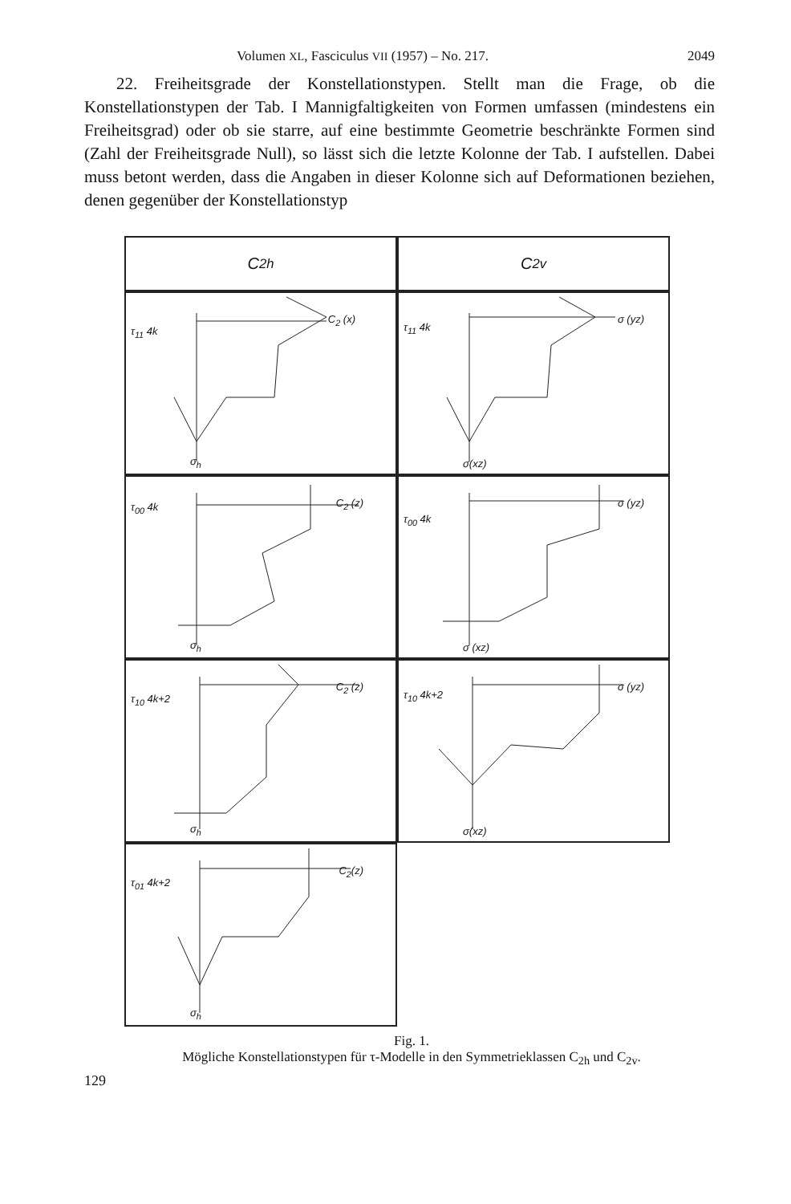Volumen XL, Fasciculus VII (1957) – No. 217. 2049
22. Freiheitsgrade der Konstellationstypen. Stellt man die Frage, ob die Konstellationstypen der Tab. I Mannigfaltigkeiten von Formen umfassen (mindestens ein Freiheitsgrad) oder ob sie starre, auf eine bestimmte Geometrie beschränkte Formen sind (Zahl der Freiheitsgrade Null), so lässt sich die letzte Kolonne der Tab. I aufstellen. Dabei muss betont werden, dass die Angaben in dieser Kolonne sich auf Deformationen beziehen, denen gegenüber der Konstellationstyp
C<sub>2h</sub>
C<sub>2v</sub>
τ<sub>11</sub> 4k
C<sub>2</sub> (x)
σ<sub>h</sub>
τ<sub>11</sub> 4k
σ (yz)
σ(xz)
τ<sub>00</sub> 4k C<sub>2</sub> (z)
σ<sub>h</sub>
τ<sub>00</sub> 4k
σ (yz)
σ (xz)
τ<sub>10</sub> 4k+2
C<sub>2</sub> (z)
σ<sub>h</sub>
τ<sub>10</sub> 4k+2
σ (yz)
σ(xz)
τ<sub>01</sub> 4k+2
C<sub>2</sub>(z)
σ<sub>h</sub>
Fig. 1.
Mögliche Konstellationstypen für τ-Modelle in den Symmetrieklassen C<sub>2h</sub> und C<sub>2v</sub>.
129